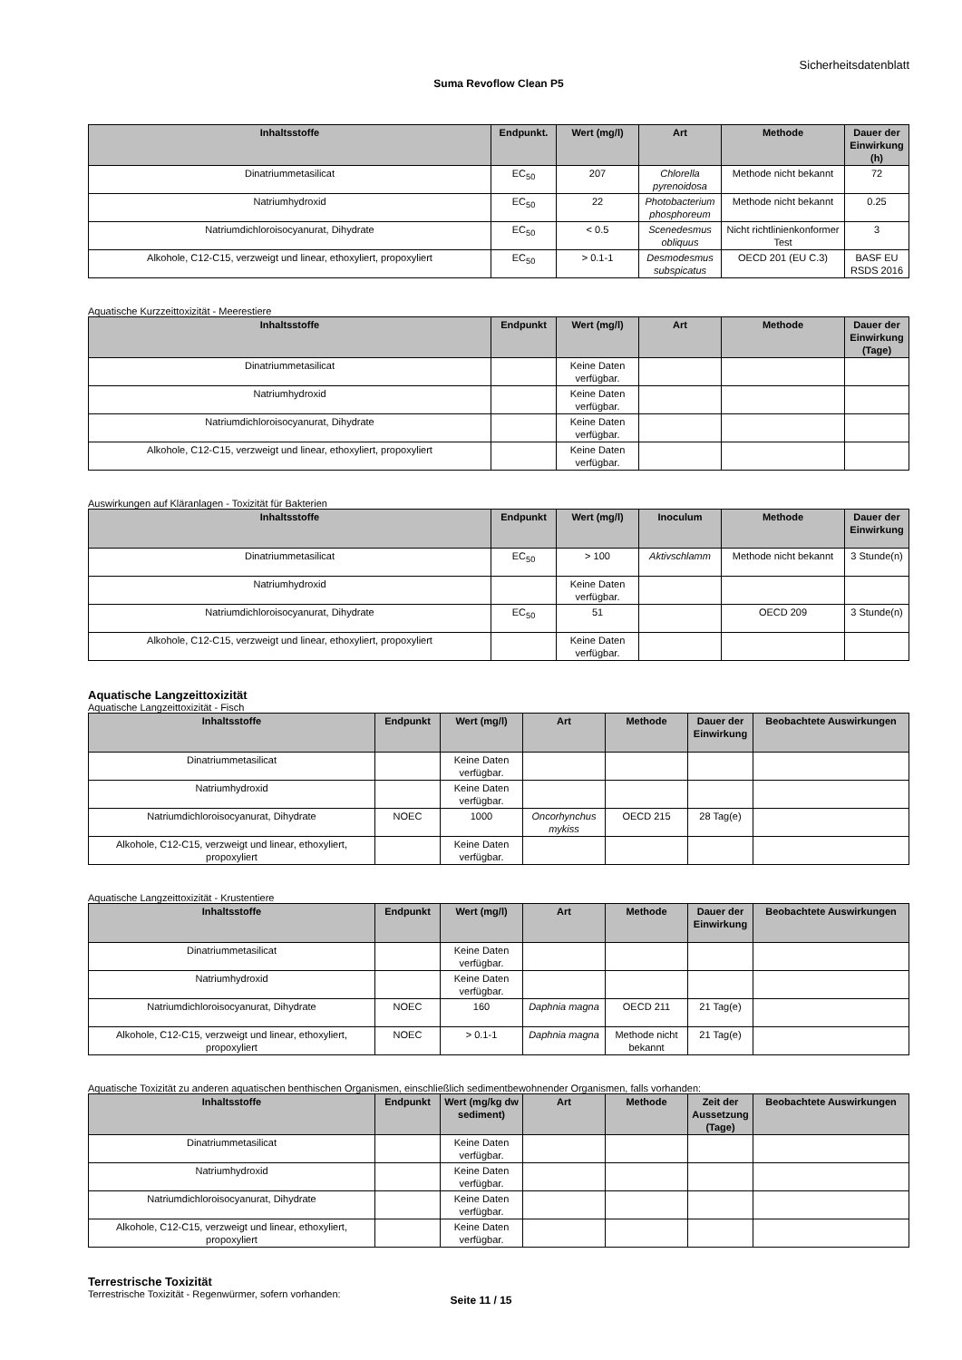Sicherheitsdatenblatt
Suma Revoflow Clean P5
| Inhaltsstoffe | Endpunkt. | Wert (mg/l) | Art | Methode | Dauer der Einwirkung (h) |
| --- | --- | --- | --- | --- | --- |
| Dinatriummetasilicat | EC<sub>50</sub> | 207 | Chlorella pyrenoidosa | Methode nicht bekannt | 72 |
| Natriumhydroxid | EC<sub>50</sub> | 22 | Photobacterium phosphoreum | Methode nicht bekannt | 0.25 |
| Natriumdichloroisocyanurat, Dihydrate | EC<sub>50</sub> | < 0.5 | Scenedesmus obliquus | Nicht richtlinienkonformer Test | 3 |
| Alkohole, C12-C15, verzweigt und linear, ethoxyliert, propoxyliert | EC<sub>50</sub> | > 0.1-1 | Desmodesmus subspicatus | OECD 201 (EU C.3) | BASF EU RSDS 2016 |
Aquatische Kurzzeittoxizität - Meerestiere
| Inhaltsstoffe | Endpunkt | Wert (mg/l) | Art | Methode | Dauer der Einwirkung (Tage) |
| --- | --- | --- | --- | --- | --- |
| Dinatriummetasilicat | | Keine Daten verfügbar. | | | |
| Natriumhydroxid | | Keine Daten verfügbar. | | | |
| Natriumdichloroisocyanurat, Dihydrate | | Keine Daten verfügbar. | | | |
| Alkohole, C12-C15, verzweigt und linear, ethoxyliert, propoxyliert | | Keine Daten verfügbar. | | | |
Auswirkungen auf Kläranlagen - Toxizität für Bakterien
| Inhaltsstoffe | Endpunkt | Wert (mg/l) | Inoculum | Methode | Dauer der Einwirkung |
| --- | --- | --- | --- | --- | --- |
| Dinatriummetasilicat | EC<sub>50</sub> | > 100 | Aktivschlamm | Methode nicht bekannt | 3 Stunde(n) |
| Natriumhydroxid | | Keine Daten verfügbar. | | | |
| Natriumdichloroisocyanurat, Dihydrate | EC<sub>50</sub> | 51 | | OECD 209 | 3 Stunde(n) |
| Alkohole, C12-C15, verzweigt und linear, ethoxyliert, propoxyliert | | Keine Daten verfügbar. | | | |
Aquatische Langzeittoxizität
Aquatische Langzeittoxizität - Fisch
| Inhaltsstoffe | Endpunkt | Wert (mg/l) | Art | Methode | Dauer der Einwirkung | Beobachtete Auswirkungen |
| --- | --- | --- | --- | --- | --- | --- |
| Dinatriummetasilicat | | Keine Daten verfügbar. | | | | |
| Natriumhydroxid | | Keine Daten verfügbar. | | | | |
| Natriumdichloroisocyanurat, Dihydrate | NOEC | 1000 | Oncorhynchus mykiss | OECD 215 | 28 Tag(e) | |
| Alkohole, C12-C15, verzweigt und linear, ethoxyliert, propoxyliert | | Keine Daten verfügbar. | | | | |
Aquatische Langzeittoxizität - Krustentiere
| Inhaltsstoffe | Endpunkt | Wert (mg/l) | Art | Methode | Dauer der Einwirkung | Beobachtete Auswirkungen |
| --- | --- | --- | --- | --- | --- | --- |
| Dinatriummetasilicat | | Keine Daten verfügbar. | | | | |
| Natriumhydroxid | | Keine Daten verfügbar. | | | | |
| Natriumdichloroisocyanurat, Dihydrate | NOEC | 160 | Daphnia magna | OECD 211 | 21 Tag(e) | |
| Alkohole, C12-C15, verzweigt und linear, ethoxyliert, propoxyliert | NOEC | > 0.1-1 | Daphnia magna | Methode nicht bekannt | 21 Tag(e) | |
Aquatische Toxizität zu anderen aquatischen benthischen Organismen, einschließlich sedimentbewohnender Organismen, falls vorhanden:
| Inhaltsstoffe | Endpunkt | Wert (mg/kg dw sediment) | Art | Methode | Zeit der Aussetzung (Tage) | Beobachtete Auswirkungen |
| --- | --- | --- | --- | --- | --- | --- |
| Dinatriummetasilicat | | Keine Daten verfügbar. | | | | |
| Natriumhydroxid | | Keine Daten verfügbar. | | | | |
| Natriumdichloroisocyanurat, Dihydrate | | Keine Daten verfügbar. | | | | |
| Alkohole, C12-C15, verzweigt und linear, ethoxyliert, propoxyliert | | Keine Daten verfügbar. | | | | |
Terrestrische Toxizität
Terrestrische Toxizität - Regenwürmer, sofern vorhanden:
Seite 11 / 15